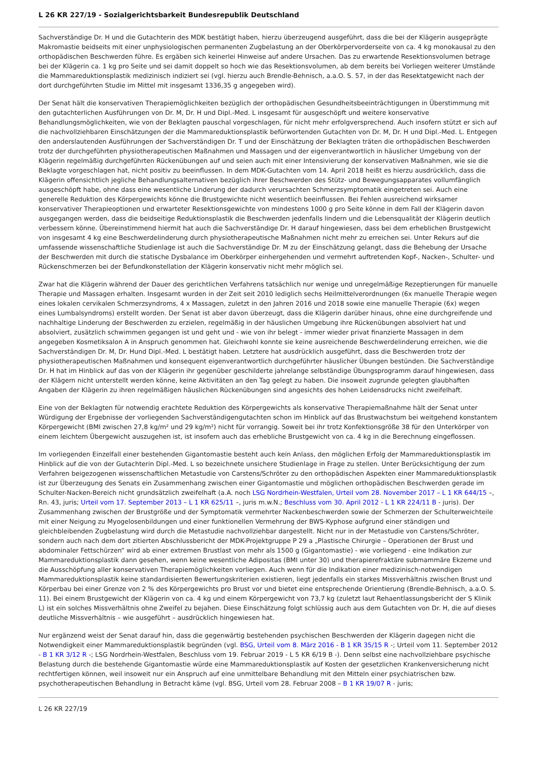L 26 KR 227/19 - Sozialgerichtsbarkeit Bundesrepublik Deutschland
Sachverständige Dr. H und die Gutachterin des MDK bestätigt haben, hierzu überzeugend ausgeführt, dass die bei der Klägerin ausgeprägte Makromastie beidseits mit einer unphysiologischen permanenten Zugbelastung an der Oberkörpervorderseite von ca. 4 kg monokausal zu den orthopädischen Beschwerden führe. Es ergäben sich keinerlei Hinweise auf andere Ursachen. Das zu erwartende Resektionsvolumen betrage bei der Klägerin ca. 1 kg pro Seite und sei damit doppelt so hoch wie das Resektionsvolumen, ab dem bereits bei Vorliegen weiterer Umstände die Mammareduktionsplastik medizinisch indiziert sei (vgl. hierzu auch Brendle-Behnisch, a.a.O. S. 57, in der das Resektatgewicht nach der dort durchgeführten Studie im Mittel mit insgesamt 1336,35 g angegeben wird).
Der Senat hält die konservativen Therapiemöglichkeiten bezüglich der orthopädischen Gesundheitsbeeinträchtigungen in Überstimmung mit den gutachterlichen Ausführungen von Dr. M, Dr. H und Dipl.-Med. L insgesamt für ausgeschöpft und weitere konservative Behandlungsmöglichkeiten, wie von der Beklagten pauschal vorgeschlagen, für nicht mehr erfolgversprechend. Auch insofern stützt er sich auf die nachvollziehbaren Einschätzungen der die Mammareduktionsplastik befürwortenden Gutachten von Dr. M, Dr. H und Dipl.-Med. L. Entgegen den anderslautenden Ausführungen der Sachverständigen Dr. T und der Einschätzung der Beklagten träten die orthopädischen Beschwerden trotz der durchgeführten physiotherapeutischen Maßnahmen und Massagen und der eigenverantwortlich in häuslicher Umgebung von der Klägerin regelmäßig durchgeführten Rückenübungen auf und seien auch mit einer Intensivierung der konservativen Maßnahmen, wie sie die Beklagte vorgeschlagen hat, nicht positiv zu beeinflussen. In dem MDK-Gutachten vom 14. April 2018 heißt es hierzu ausdrücklich, dass die Klägerin offensichtlich jegliche Behandlungsalternativen bezüglich ihrer Beschwerden des Stütz- und Bewegungsapparates vollumfänglich ausgeschöpft habe, ohne dass eine wesentliche Linderung der dadurch verursachten Schmerzsymptomatik eingetreten sei. Auch eine generelle Reduktion des Körpergewichts könne die Brustgewichte nicht wesentlich beeinflussen. Bei Fehlen ausreichend wirksamer konservativer Therapieoptionen und erwarteter Resektionsgewichte von mindestens 1000 g pro Seite könne in dem Fall der Klägerin davon ausgegangen werden, dass die beidseitige Reduktionsplastik die Beschwerden jedenfalls lindern und die Lebensqualität der Klägerin deutlich verbessern könne. Übereinstimmend hiermit hat auch die Sachverständige Dr. H darauf hingewiesen, dass bei dem erheblichen Brustgewicht von insgesamt 4 kg eine Beschwerdelinderung durch physiotherapeutische Maßnahmen nicht mehr zu erreichen sei. Unter Rekurs auf die umfassende wissenschaftliche Studienlage ist auch die Sachverständige Dr. M zu der Einschätzung gelangt, dass die Behebung der Ursache der Beschwerden mit durch die statische Dysbalance im Oberkörper einhergehenden und vermehrt auftretenden Kopf-, Nacken-, Schulter- und Rückenschmerzen bei der Befundkonstellation der Klägerin konservativ nicht mehr möglich sei.
Zwar hat die Klägerin während der Dauer des gerichtlichen Verfahrens tatsächlich nur wenige und unregelmäßige Rezeptierungen für manuelle Therapie und Massagen erhalten. Insgesamt wurden in der Zeit seit 2010 lediglich sechs Heilmittelverordnungen (6x manuelle Therapie wegen eines lokalen cervikalen Schmerzsyndroms, 4 x Massagen, zuletzt in den Jahren 2016 und 2018 sowie eine manuelle Therapie (6x) wegen eines Lumbalsyndroms) erstellt worden. Der Senat ist aber davon überzeugt, dass die Klägerin darüber hinaus, ohne eine durchgreifende und nachhaltige Linderung der Beschwerden zu erzielen, regelmäßig in der häuslichen Umgebung ihre Rückenübungen absolviert hat und absolviert, zusätzlich schwimmen gegangen ist und geht und - wie von ihr belegt - immer wieder privat finanzierte Massagen in dem angegeben Kosmetiksalon A in Anspruch genommen hat. Gleichwohl konnte sie keine ausreichende Beschwerdelinderung erreichen, wie die Sachverständigen Dr. M, Dr. Hund Dipl.-Med. L bestätigt haben. Letztere hat ausdrücklich ausgeführt, dass die Beschwerden trotz der physiotherapeutischen Maßnahmen und konsequent eigenverantwortlich durchgeführter häuslicher Übungen bestünden. Die Sachverständige Dr. H hat im Hinblick auf das von der Klägerin ihr gegenüber geschilderte jahrelange selbständige Übungsprogramm darauf hingewiesen, dass der Klägern nicht unterstellt werden könne, keine Aktivitäten an den Tag gelegt zu haben. Die insoweit zugrunde gelegten glaubhaften Angaben der Klägerin zu ihren regelmäßigen häuslichen Rückenübungen sind angesichts des hohen Leidensdrucks nicht zweifelhaft.
Eine von der Beklagten für notwendig erachtete Reduktion des Körpergewichts als konservative Therapiemaßnahme hält der Senat unter Würdigung der Ergebnisse der vorliegenden Sachverständigengutachten schon im Hinblick auf das Brustwachstum bei weitgehend konstantem Körpergewicht (BMI zwischen 27,8 kg/m² und 29 kg/m²) nicht für vorrangig. Soweit bei ihr trotz Konfektionsgröße 38 für den Unterkörper von einem leichtem Übergewicht auszugehen ist, ist insofern auch das erhebliche Brustgewicht von ca. 4 kg in die Berechnung eingeflossen.
Im vorliegenden Einzelfall einer bestehenden Gigantomastie besteht auch kein Anlass, den möglichen Erfolg der Mammareduktionsplastik im Hinblick auf die von der Gutachterin Dipl.-Med. L so bezeichnete unsichere Studienlage in Frage zu stellen. Unter Berücksichtigung der zum Verfahren beigezogenen wissenschaftlichen Metastudie von Carstens/Schröter zu den orthopädischen Aspekten einer Mammareduktionsplastik ist zur Überzeugung des Senats ein Zusammenhang zwischen einer Gigantomastie und möglichen orthopädischen Beschwerden gerade im Schulter-Nacken-Bereich nicht grundsätzlich zweifelhaft (a.A. noch LSG Nordrhein-Westfalen, Urteil vom 28. November 2017 – L 1 KR 644/15 –, Rn. 43, juris; Urteil vom 17. September 2013 – L 1 KR 625/11 –, juris m.w.N.; Beschluss vom 30. April 2012 - L 1 KR 224/11 B - juris). Der Zusammenhang zwischen der Brustgröße und der Symptomatik vermehrter Nackenbeschwerden sowie der Schmerzen der Schulterweichteile mit einer Neigung zu Myogelosenbildungen und einer funktionellen Vermehrung der BWS-Kyphose aufgrund einer ständigen und gleichbleibenden Zugbelastung wird durch die Metastudie nachvollziehbar dargestellt. Nicht nur in der Metastudie von Carstens/Schröter, sondern auch nach dem dort zitierten Abschlussbericht der MDK-Projektgruppe P 29 a „Plastische Chirurgie – Operationen der Brust und abdominaler Fettschürzen“ wird ab einer extremen Brustlast von mehr als 1500 g (Gigantomastie) - wie vorliegend - eine Indikation zur Mammareduktionsplastik dann gesehen, wenn keine wesentliche Adipositas (BMI unter 30) und therapierefraktäre submammäre Ekzeme und die Ausschöpfung aller konservativen Therapiemöglichkeiten vorliegen. Auch wenn für die Indikation einer medizinisch-notwendigen Mammareduktionsplastik keine standardisierten Bewertungskriterien existieren, liegt jedenfalls ein starkes Missverhältnis zwischen Brust und Körperbau bei einer Grenze von 2 % des Körpergewichts pro Brust vor und bietet eine entsprechende Orientierung (Brendle-Behnisch, a.a.O. S. 11). Bei einem Brustgewicht der Klägerin von ca. 4 kg und einem Körpergewicht von 73,7 kg (zuletzt laut Rehaentlassungsbericht der S Klinik L) ist ein solches Missverhältnis ohne Zweifel zu bejahen. Diese Einschätzung folgt schlüssig auch aus dem Gutachten von Dr. H, die auf dieses deutliche Missverhältnis – wie ausgeführt – ausdrücklich hingewiesen hat.
Nur ergänzend weist der Senat darauf hin, dass die gegenwärtig bestehenden psychischen Beschwerden der Klägerin dagegen nicht die Notwendigkeit einer Mammareduktionsplastik begründen (vgl. BSG, Urteil vom 8. März 2016 - B 1 KR 35/15 R -; Urteil vom 11. September 2012 - B 1 KR 3/12 R -; LSG Nordrhein-Westfalen, Beschluss vom 19. Februar 2019 - L 5 KR 6/19 B -). Denn selbst eine nachvollziehbare psychische Belastung durch die bestehende Gigantomastie würde eine Mammareduktionsplastik auf Kosten der gesetzlichen Krankenversicherung nicht rechtfertigen können, weil insoweit nur ein Anspruch auf eine unmittelbare Behandlung mit den Mitteln einer psychiatrischen bzw. psychotherapeutischen Behandlung in Betracht käme (vgl. BSG, Urteil vom 28. Februar 2008 – B 1 KR 19/07 R - juris;
L 26 KR 227/19